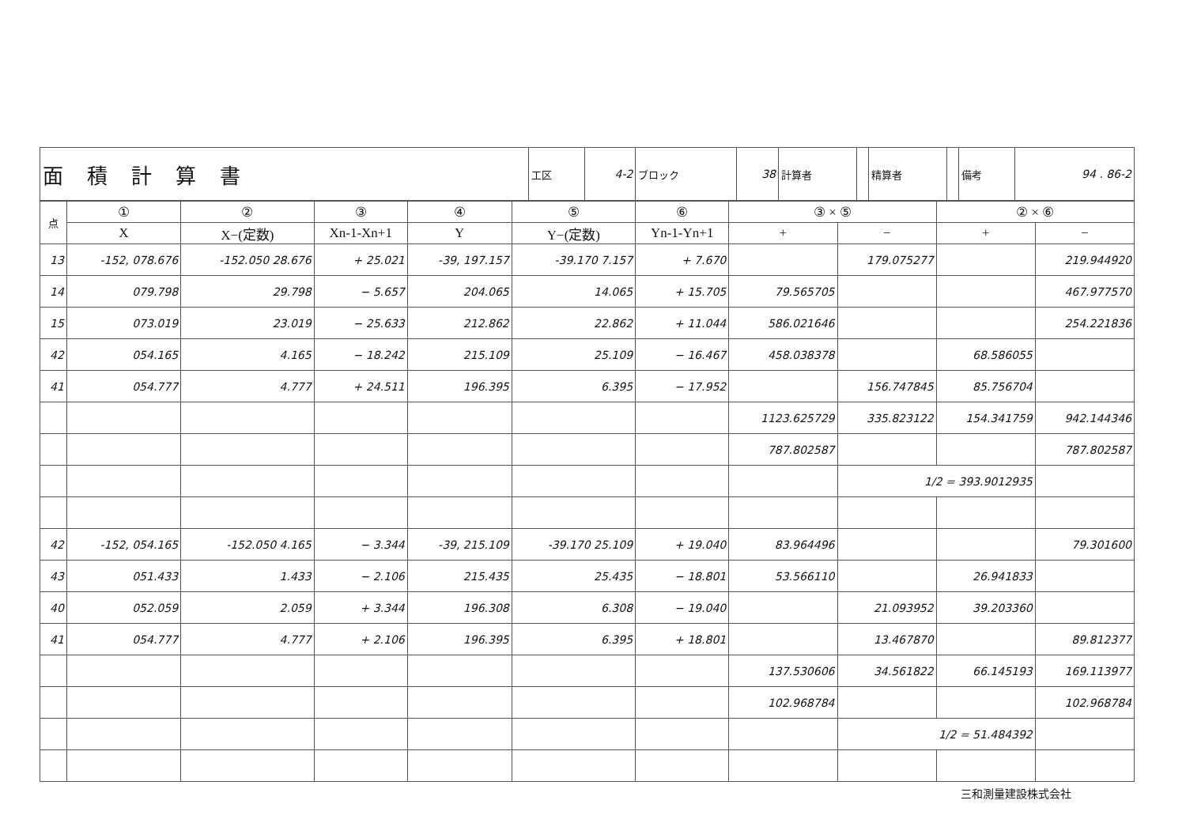| 面積計算書 | 工区 | 4-2 | ブロック | 38 | 計算者 | | 精算者 | | 備考 | 94 . 86-2 |
| 点 | ① | ② | ③ | ④ | ⑤ | ⑥ | ③ × ⑤ | | ② × ⑥ | |
| --- | --- | --- | --- | --- | --- | --- | --- | --- | --- | --- |
| | X | X−(定数) | Xn-1-Xn+1 | Y | Y−(定数) | Yn-1-Yn+1 | + | − | + | − |
| 13 | -152, 078.676 | -152.050 28.676 | + 25.021 | -39, 197.157 | -39.170 7.157 | + 7.670 | | 179.075277 | | 219.944920 |
| 14 | 079.798 | 29.798 | − 5.657 | 204.065 | 14.065 | + 15.705 | 79.565705 | | | 467.977570 |
| 15 | 073.019 | 23.019 | − 25.633 | 212.862 | 22.862 | + 11.044 | 586.021646 | | | 254.221836 |
| 42 | 054.165 | 4.165 | − 18.242 | 215.109 | 25.109 | − 16.467 | 458.038378 | | 68.586055 | |
| 41 | 054.777 | 4.777 | + 24.511 | 196.395 | 6.395 | − 17.952 | | 156.747845 | 85.756704 | |
| | | | | | | | 1123.625729 | 335.823122 | 154.341759 | 942.144346 |
| | | | | | | | 787.802587 | | | 787.802587 |
| | | | | | | | | 1/2 = 393.9012935 | | |
| 42 | -152, 054.165 | -152.050 4.165 | − 3.344 | -39, 215.109 | -39.170 25.109 | + 19.040 | 83.964496 | | | 79.301600 |
| 43 | 051.433 | 1.433 | − 2.106 | 215.435 | 25.435 | − 18.801 | 53.566110 | | 26.941833 | |
| 40 | 052.059 | 2.059 | + 3.344 | 196.308 | 6.308 | − 19.040 | | 21.093952 | 39.203360 | |
| 41 | 054.777 | 4.777 | + 2.106 | 196.395 | 6.395 | + 18.801 | | 13.467870 | | 89.812377 |
| | | | | | | | 137.530606 | 34.561822 | 66.145193 | 169.113977 |
| | | | | | | | 102.968784 | | | 102.968784 |
| | | | | | | | | 1/2 = 51.484392 | | |
三和測量建設株式会社